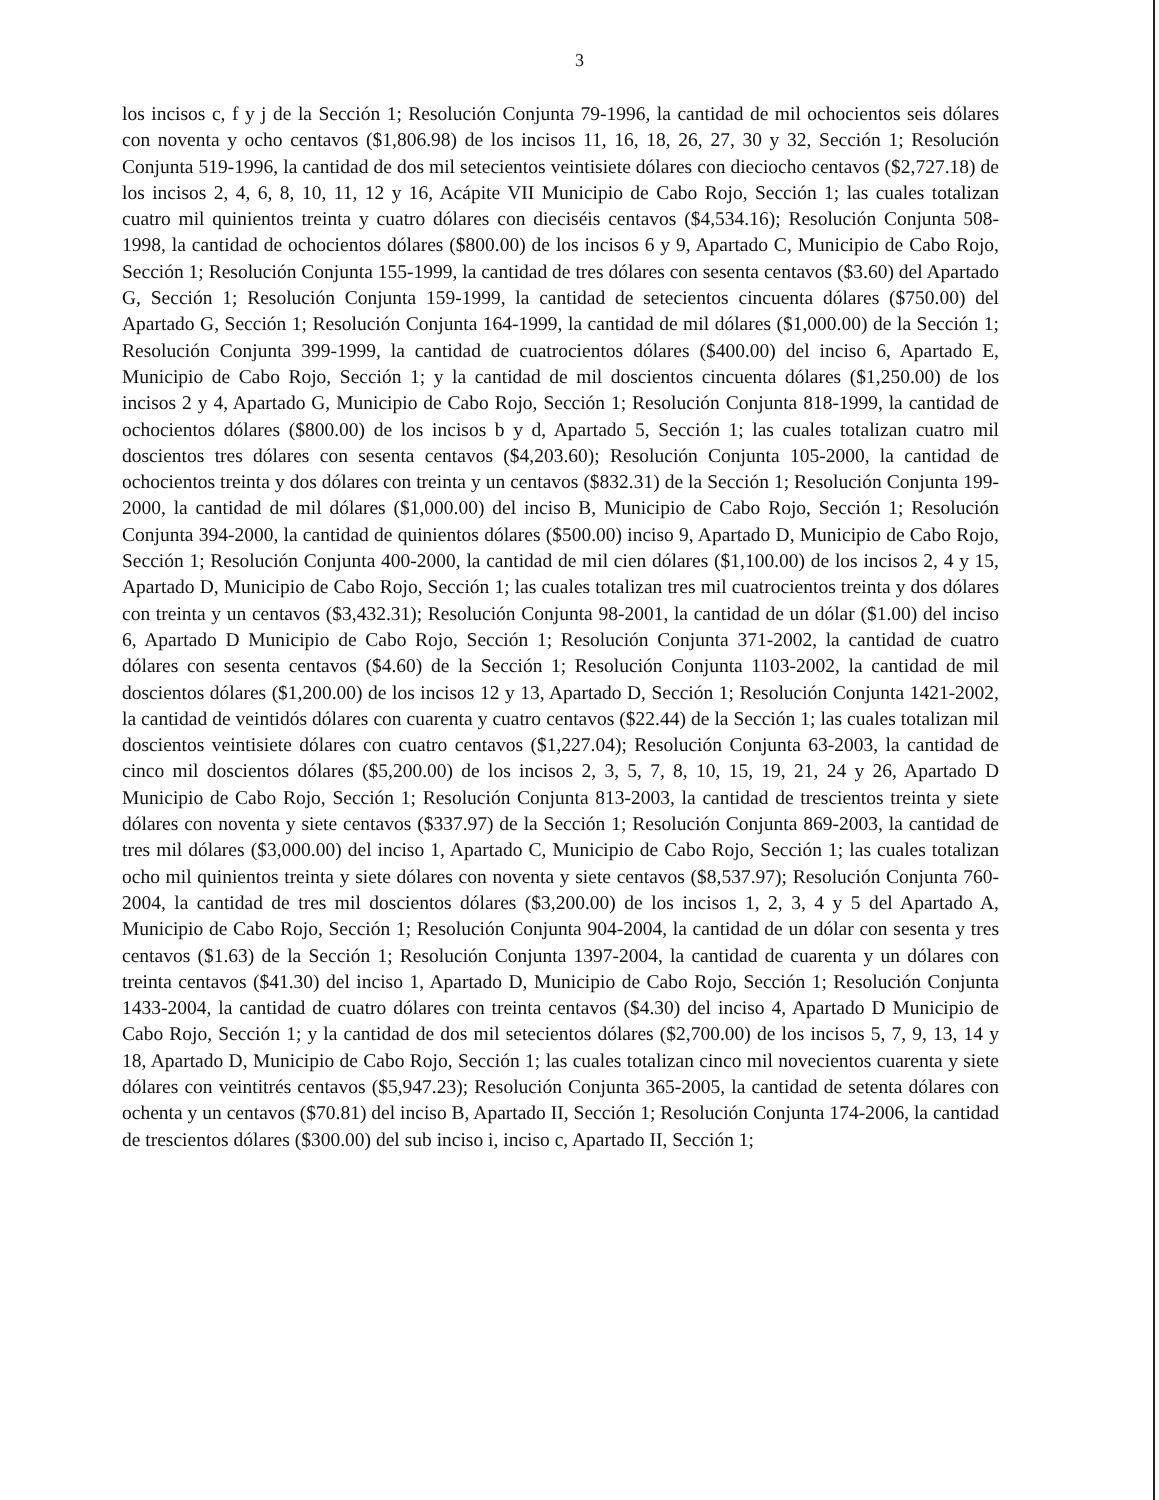3
los incisos c, f y j de la Sección 1; Resolución Conjunta 79-1996, la cantidad de mil ochocientos seis dólares con noventa y ocho centavos ($1,806.98) de los incisos 11, 16, 18, 26, 27, 30 y 32, Sección 1; Resolución Conjunta 519-1996, la cantidad de dos mil setecientos veintisiete dólares con dieciocho centavos ($2,727.18) de los incisos 2, 4, 6, 8, 10, 11, 12 y 16, Acápite VII Municipio de Cabo Rojo, Sección 1; las cuales totalizan cuatro mil quinientos treinta y cuatro dólares con dieciséis centavos ($4,534.16); Resolución Conjunta 508-1998, la cantidad de ochocientos dólares ($800.00) de los incisos 6 y 9, Apartado C, Municipio de Cabo Rojo, Sección 1; Resolución Conjunta 155-1999, la cantidad de tres dólares con sesenta centavos ($3.60) del Apartado G, Sección 1; Resolución Conjunta 159-1999, la cantidad de setecientos cincuenta dólares ($750.00) del Apartado G, Sección 1; Resolución Conjunta 164-1999, la cantidad de mil dólares ($1,000.00) de la Sección 1; Resolución Conjunta 399-1999, la cantidad de cuatrocientos dólares ($400.00) del inciso 6, Apartado E, Municipio de Cabo Rojo, Sección 1; y la cantidad de mil doscientos cincuenta dólares ($1,250.00) de los incisos 2 y 4, Apartado G, Municipio de Cabo Rojo, Sección 1; Resolución Conjunta 818-1999, la cantidad de ochocientos dólares ($800.00) de los incisos b y d, Apartado 5, Sección 1; las cuales totalizan cuatro mil doscientos tres dólares con sesenta centavos ($4,203.60); Resolución Conjunta 105-2000, la cantidad de ochocientos treinta y dos dólares con treinta y un centavos ($832.31) de la Sección 1; Resolución Conjunta 199-2000, la cantidad de mil dólares ($1,000.00) del inciso B, Municipio de Cabo Rojo, Sección 1; Resolución Conjunta 394-2000, la cantidad de quinientos dólares ($500.00) inciso 9, Apartado D, Municipio de Cabo Rojo, Sección 1; Resolución Conjunta 400-2000, la cantidad de mil cien dólares ($1,100.00) de los incisos 2, 4 y 15, Apartado D, Municipio de Cabo Rojo, Sección 1; las cuales totalizan tres mil cuatrocientos treinta y dos dólares con treinta y un centavos ($3,432.31); Resolución Conjunta 98-2001, la cantidad de un dólar ($1.00) del inciso 6, Apartado D Municipio de Cabo Rojo, Sección 1; Resolución Conjunta 371-2002, la cantidad de cuatro dólares con sesenta centavos ($4.60) de la Sección 1; Resolución Conjunta 1103-2002, la cantidad de mil doscientos dólares ($1,200.00) de los incisos 12 y 13, Apartado D, Sección 1; Resolución Conjunta 1421-2002, la cantidad de veintidós dólares con cuarenta y cuatro centavos ($22.44) de la Sección 1; las cuales totalizan mil doscientos veintisiete dólares con cuatro centavos ($1,227.04); Resolución Conjunta 63-2003, la cantidad de cinco mil doscientos dólares ($5,200.00) de los incisos 2, 3, 5, 7, 8, 10, 15, 19, 21, 24 y 26, Apartado D Municipio de Cabo Rojo, Sección 1; Resolución Conjunta 813-2003, la cantidad de trescientos treinta y siete dólares con noventa y siete centavos ($337.97) de la Sección 1; Resolución Conjunta 869-2003, la cantidad de tres mil dólares ($3,000.00) del inciso 1, Apartado C, Municipio de Cabo Rojo, Sección 1; las cuales totalizan ocho mil quinientos treinta y siete dólares con noventa y siete centavos ($8,537.97); Resolución Conjunta 760-2004, la cantidad de tres mil doscientos dólares ($3,200.00) de los incisos 1, 2, 3, 4 y 5 del Apartado A, Municipio de Cabo Rojo, Sección 1; Resolución Conjunta 904-2004, la cantidad de un dólar con sesenta y tres centavos ($1.63) de la Sección 1; Resolución Conjunta 1397-2004, la cantidad de cuarenta y un dólares con treinta centavos ($41.30) del inciso 1, Apartado D, Municipio de Cabo Rojo, Sección 1; Resolución Conjunta 1433-2004, la cantidad de cuatro dólares con treinta centavos ($4.30) del inciso 4, Apartado D Municipio de Cabo Rojo, Sección 1; y la cantidad de dos mil setecientos dólares ($2,700.00) de los incisos 5, 7, 9, 13, 14 y 18, Apartado D, Municipio de Cabo Rojo, Sección 1; las cuales totalizan cinco mil novecientos cuarenta y siete dólares con veintitrés centavos ($5,947.23); Resolución Conjunta 365-2005, la cantidad de setenta dólares con ochenta y un centavos ($70.81) del inciso B, Apartado II, Sección 1; Resolución Conjunta 174-2006, la cantidad de trescientos dólares ($300.00) del sub inciso i, inciso c, Apartado II, Sección 1;